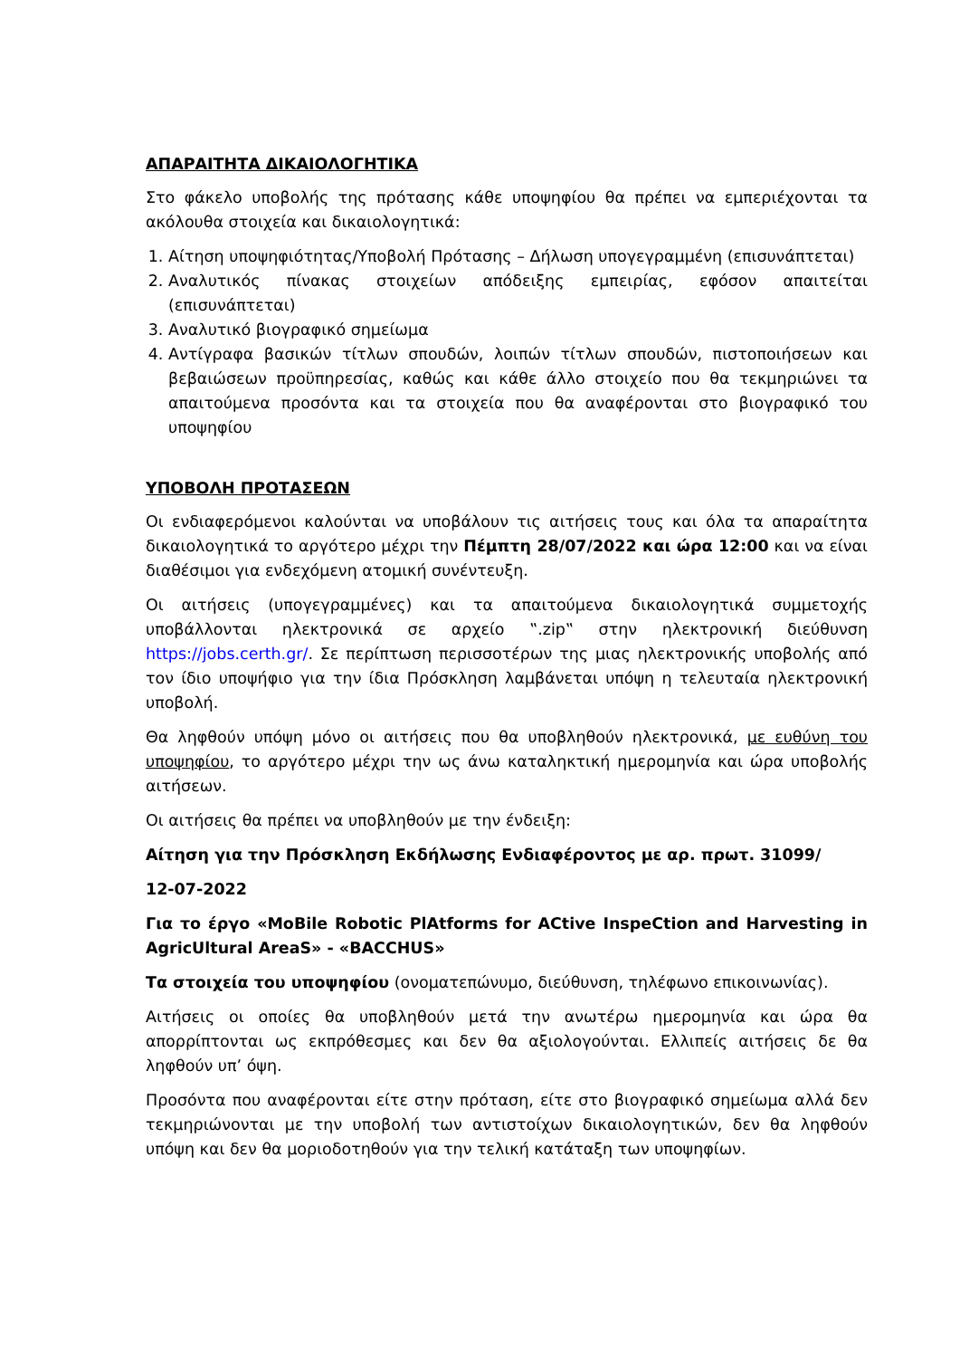ΑΠΑΡΑΙΤΗΤΑ ΔΙΚΑΙΟΛΟΓΗΤΙΚΑ
Στο φάκελο υποβολής της πρότασης κάθε υποψηφίου θα πρέπει να εμπεριέχονται τα ακόλουθα στοιχεία και δικαιολογητικά:
1. Αίτηση υποψηφιότητας/Υποβολή Πρότασης – Δήλωση υπογεγραμμένη (επισυνάπτεται)
2. Αναλυτικός πίνακας στοιχείων απόδειξης εμπειρίας, εφόσον απαιτείται (επισυνάπτεται)
3. Αναλυτικό βιογραφικό σημείωμα
4. Αντίγραφα βασικών τίτλων σπουδών, λοιπών τίτλων σπουδών, πιστοποιήσεων και βεβαιώσεων προϋπηρεσίας, καθώς και κάθε άλλο στοιχείο που θα τεκμηριώνει τα απαιτούμενα προσόντα και τα στοιχεία που θα αναφέρονται στο βιογραφικό του υποψηφίου
ΥΠΟΒΟΛΗ ΠΡΟΤΑΣΕΩΝ
Οι ενδιαφερόμενοι καλούνται να υποβάλουν τις αιτήσεις τους και όλα τα απαραίτητα δικαιολογητικά το αργότερο μέχρι την Πέμπτη 28/07/2022 και ώρα 12:00 και να είναι διαθέσιμοι για ενδεχόμενη ατομική συνέντευξη.
Οι αιτήσεις (υπογεγραμμένες) και τα απαιτούμενα δικαιολογητικά συμμετοχής υποβάλλονται ηλεκτρονικά σε αρχείο ‟.zip‟ στην ηλεκτρονική διεύθυνση https://jobs.certh.gr/. Σε περίπτωση περισσοτέρων της μιας ηλεκτρονικής υποβολής από τον ίδιο υποψήφιο για την ίδια Πρόσκληση λαμβάνεται υπόψη η τελευταία ηλεκτρονική υποβολή.
Θα ληφθούν υπόψη μόνο οι αιτήσεις που θα υποβληθούν ηλεκτρονικά, με ευθύνη του υποψηφίου, το αργότερο μέχρι την ως άνω καταληκτική ημερομηνία και ώρα υποβολής αιτήσεων.
Οι αιτήσεις θα πρέπει να υποβληθούν με την ένδειξη:
Αίτηση για την Πρόσκληση Εκδήλωσης Ενδιαφέροντος με αρ. πρωτ. 31099/
12-07-2022
Για το έργο «MoBile Robotic PlAtforms for ACtive InspeCtion and Harvesting in AgricUltural AreaS» - «BACCHUS»
Τα στοιχεία του υποψηφίου (ονοματεπώνυμο, διεύθυνση, τηλέφωνο επικοινωνίας).
Αιτήσεις οι οποίες θα υποβληθούν μετά την ανωτέρω ημερομηνία και ώρα θα απορρίπτονται ως εκπρόθεσμες και δεν θα αξιολογούνται. Ελλιπείς αιτήσεις δε θα ληφθούν υπ’ όψη.
Προσόντα που αναφέρονται είτε στην πρόταση, είτε στο βιογραφικό σημείωμα αλλά δεν τεκμηριώνονται με την υποβολή των αντιστοίχων δικαιολογητικών, δεν θα ληφθούν υπόψη και δεν θα μοριοδοτηθούν για την τελική κατάταξη των υποψηφίων.